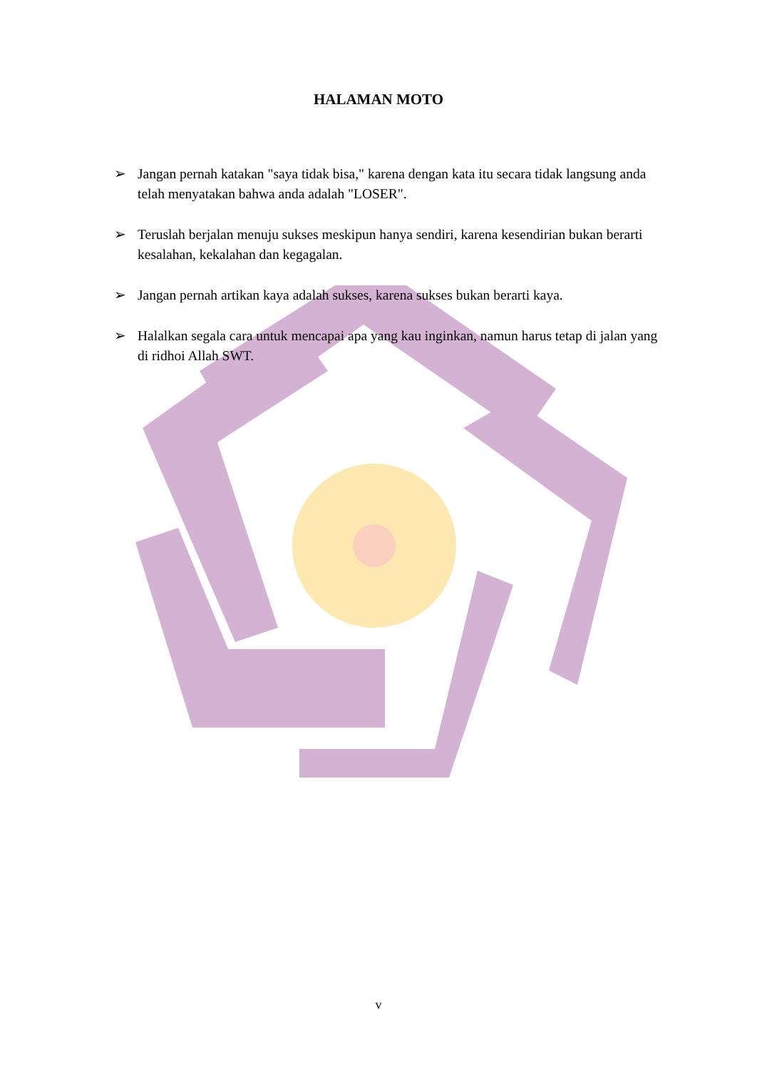HALAMAN MOTO
➢ Jangan pernah katakan "saya tidak bisa," karena dengan kata itu secara tidak langsung anda telah menyatakan bahwa anda adalah "LOSER".
➢ Teruslah berjalan menuju sukses meskipun hanya sendiri, karena kesendirian bukan berarti kesalahan, kekalahan dan kegagalan.
➢ Jangan pernah artikan kaya adalah sukses, karena sukses bukan berarti kaya.
➢ Halalkan segala cara untuk mencapai apa yang kau inginkan, namun harus tetap di jalan yang di ridhoi Allah SWT.
v